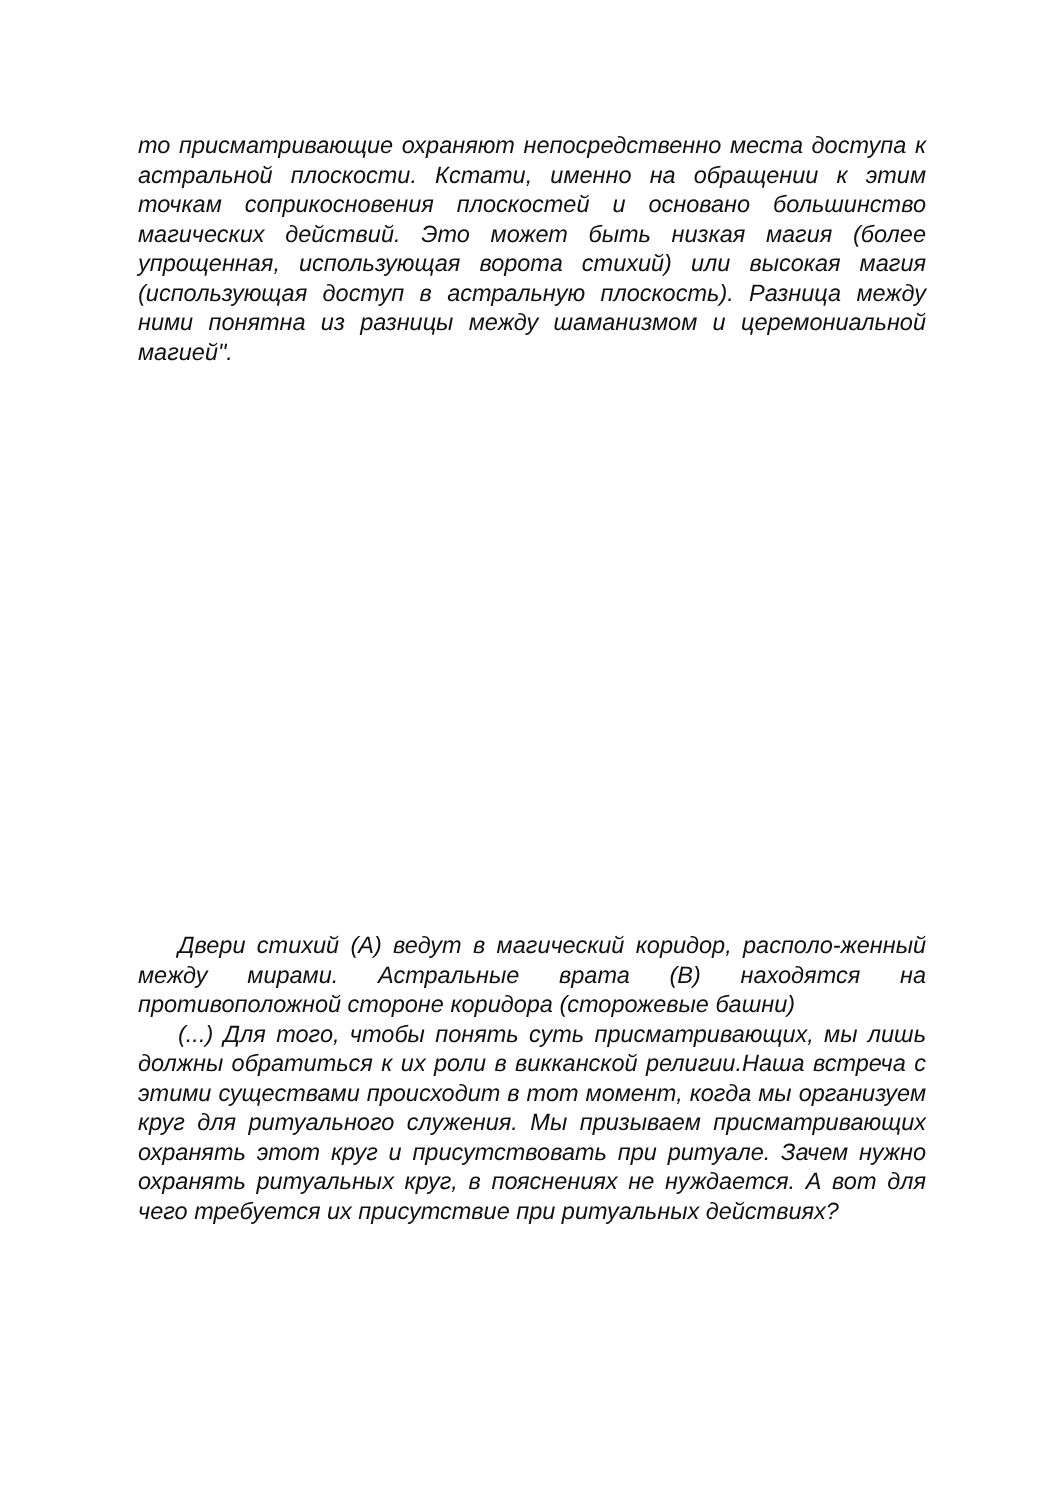то присматривающие охраняют непосредственно места доступа к астральной плоскости. Кстати, именно на обращении к этим точкам соприкосновения плоскостей и основано большинство магических действий. Это может быть низкая магия (более упрощенная, использующая ворота стихий) или высокая магия (использующая доступ в астральную плоскость). Разница между ними понятна из разницы между шаманизмом и церемониальной магией".
Двери стихий (A) ведут в магический коридор, располо-женный между мирами. Астральные врата (B) находятся на противоположной стороне коридора (сторожевые башни)
(...) Для того, чтобы понять суть присматривающих, мы лишь должны обратиться к их роли в викканской религии.Наша встреча с этими существами происходит в тот момент, когда мы организуем круг для ритуального служения. Мы призываем присматривающих охранять этот круг и присутствовать при ритуале. Зачем нужно охранять ритуальных круг, в пояснениях не нуждается. А вот для чего требуется их присутствие при ритуальных действиях?